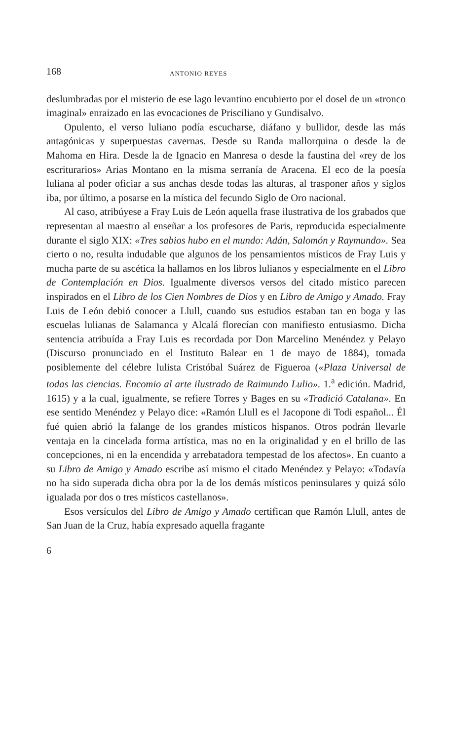168 ANTONIO REYES
deslumbradas por el misterio de ese lago levantino encubierto por el dosel de un «tronco imaginal» enraizado en las evocaciones de Prisciliano y Gundisalvo.
Opulento, el verso luliano podía escucharse, diáfano y bullidor, desde las más antagónicas y superpuestas cavernas. Desde su Randa mallorquina o desde la de Mahoma en Hira. Desde la de Ignacio en Manresa o desde la faustina del «rey de los escriturarios» Arias Montano en la misma serranía de Aracena. El eco de la poesía luliana al poder oficiar a sus anchas desde todas las alturas, al trasponer años y siglos iba, por último, a posarse en la mística del fecundo Siglo de Oro nacional.
Al caso, atribúyese a Fray Luis de León aquella frase ilustrativa de los grabados que representan al maestro al enseñar a los profesores de Paris, reproducida especialmente durante el siglo XIX: «Tres sabios hubo en el mundo: Adán, Salomón y Raymundo». Sea cierto o no, resulta indudable que algunos de los pensamientos místicos de Fray Luis y mucha parte de su ascética la hallamos en los libros lulianos y especialmente en el Libro de Contemplación en Dios. Igualmente diversos versos del citado místico parecen inspirados en el Libro de los Cien Nombres de Dios y en Libro de Amigo y Amado. Fray Luis de León debió conocer a Llull, cuando sus estudios estaban tan en boga y las escuelas lulianas de Salamanca y Alcalá florecían con manifiesto entusiasmo. Dicha sentencia atribuída a Fray Luis es recordada por Don Marcelino Menéndez y Pelayo (Discurso pronunciado en el Instituto Balear en 1 de mayo de 1884), tomada posiblemente del célebre lulista Cristóbal Suárez de Figueroa («Plaza Universal de todas las ciencias. Encomio al arte ilustrado de Raimundo Lulio». 1.<sup>a</sup> edición. Madrid, 1615) y a la cual, igualmente, se refiere Torres y Bages en su «Tradició Catalana». En ese sentido Menéndez y Pelayo dice: «Ramón Llull es el Jacopone di Todi español... Él fué quien abrió la falange de los grandes místicos hispanos. Otros podrán llevarle ventaja en la cincelada forma artística, mas no en la originalidad y en el brillo de las concepciones, ni en la encendida y arrebatadora tempestad de los afectos». En cuanto a su Libro de Amigo y Amado escribe así mismo el citado Menéndez y Pelayo: «Todavía no ha sido superada dicha obra por la de los demás místicos peninsulares y quizá sólo igualada por dos o tres místicos castellanos».
Esos versículos del Libro de Amigo y Amado certifican que Ramón Llull, antes de San Juan de la Cruz, había expresado aquella fragante
6